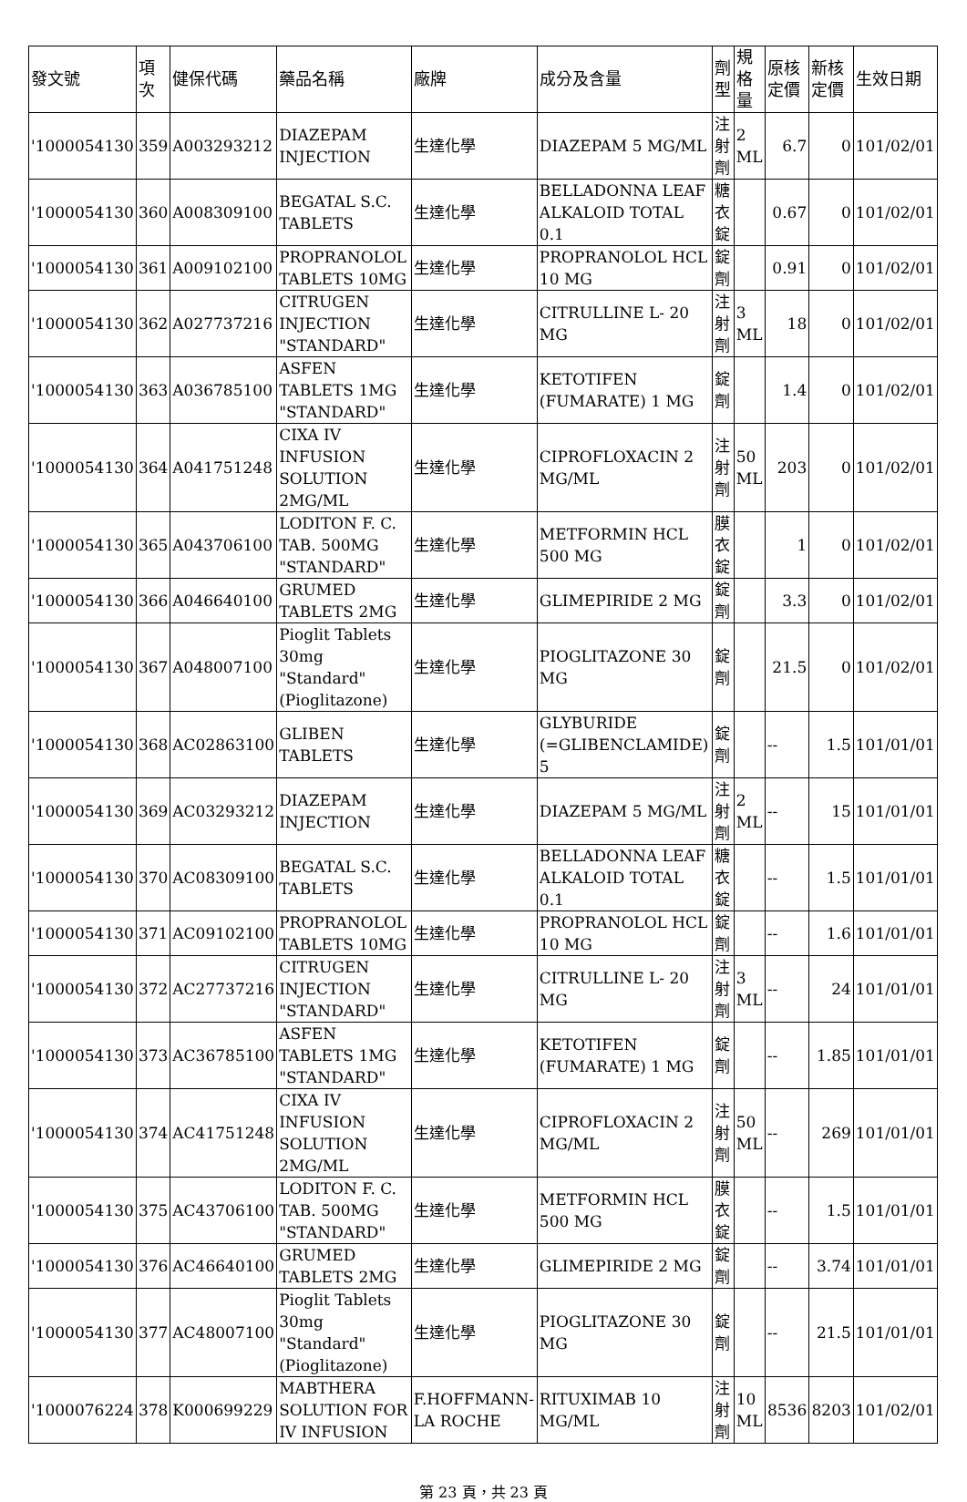| 發文號 | 項次 | 健保代碼 | 藥品名稱 | 廠牌 | 成分及含量 | 劑型 | 規格量 | 原核定價 | 新核定價 | 生效日期 |
| --- | --- | --- | --- | --- | --- | --- | --- | --- | --- | --- |
| '1000054130 | 359 | A003293212 | DIAZEPAM INJECTION | 生達化學 | DIAZEPAM 5 MG/ML | 注射劑 | 2 ML | 6.7 | 0 | 101/02/01 |
| '1000054130 | 360 | A008309100 | BEGATAL S.C. TABLETS | 生達化學 | BELLADONNA LEAF ALKALOID TOTAL 0.1 | 糖衣錠 | | 0.67 | 0 | 101/02/01 |
| '1000054130 | 361 | A009102100 | PROPRANOLOL TABLETS 10MG | 生達化學 | PROPRANOLOL HCL 10 MG | 錠劑 | | 0.91 | 0 | 101/02/01 |
| '1000054130 | 362 | A027737216 | CITRUGEN INJECTION "STANDARD" | 生達化學 | CITRULLINE L- 20 MG | 注射劑 | 3 ML | 18 | 0 | 101/02/01 |
| '1000054130 | 363 | A036785100 | ASFEN TABLETS 1MG "STANDARD" | 生達化學 | KETOTIFEN (FUMARATE) 1 MG | 錠劑 | | 1.4 | 0 | 101/02/01 |
| '1000054130 | 364 | A041751248 | CIXA IV INFUSION SOLUTION 2MG/ML | 生達化學 | CIPROFLOXACIN 2 MG/ML | 注射劑 | 50 ML | 203 | 0 | 101/02/01 |
| '1000054130 | 365 | A043706100 | LODITON F. C. TAB. 500MG "STANDARD" | 生達化學 | METFORMIN HCL 500 MG | 膜衣錠 | | 1 | 0 | 101/02/01 |
| '1000054130 | 366 | A046640100 | GRUMED TABLETS 2MG | 生達化學 | GLIMEPIRIDE 2 MG | 錠劑 | | 3.3 | 0 | 101/02/01 |
| '1000054130 | 367 | A048007100 | Pioglit Tablets 30mg "Standard" (Pioglitazone) | 生達化學 | PIOGLITAZONE 30 MG | 錠劑 | | 21.5 | 0 | 101/02/01 |
| '1000054130 | 368 | AC02863100 | GLIBEN TABLETS | 生達化學 | GLYBURIDE (=GLIBENCLAMIDE) 5 | 錠劑 | | -- | 1.5 | 101/01/01 |
| '1000054130 | 369 | AC03293212 | DIAZEPAM INJECTION | 生達化學 | DIAZEPAM 5 MG/ML | 注射劑 | 2 ML | -- | 15 | 101/01/01 |
| '1000054130 | 370 | AC08309100 | BEGATAL S.C. TABLETS | 生達化學 | BELLADONNA LEAF ALKALOID TOTAL 0.1 | 糖衣錠 | | -- | 1.5 | 101/01/01 |
| '1000054130 | 371 | AC09102100 | PROPRANOLOL TABLETS 10MG | 生達化學 | PROPRANOLOL HCL 10 MG | 錠劑 | | -- | 1.6 | 101/01/01 |
| '1000054130 | 372 | AC27737216 | CITRUGEN INJECTION "STANDARD" | 生達化學 | CITRULLINE L- 20 MG | 注射劑 | 3 ML | -- | 24 | 101/01/01 |
| '1000054130 | 373 | AC36785100 | ASFEN TABLETS 1MG "STANDARD" | 生達化學 | KETOTIFEN (FUMARATE) 1 MG | 錠劑 | | -- | 1.85 | 101/01/01 |
| '1000054130 | 374 | AC41751248 | CIXA IV INFUSION SOLUTION 2MG/ML | 生達化學 | CIPROFLOXACIN 2 MG/ML | 注射劑 | 50 ML | -- | 269 | 101/01/01 |
| '1000054130 | 375 | AC43706100 | LODITON F. C. TAB. 500MG "STANDARD" | 生達化學 | METFORMIN HCL 500 MG | 膜衣錠 | | -- | 1.5 | 101/01/01 |
| '1000054130 | 376 | AC46640100 | GRUMED TABLETS 2MG | 生達化學 | GLIMEPIRIDE 2 MG | 錠劑 | | -- | 3.74 | 101/01/01 |
| '1000054130 | 377 | AC48007100 | Pioglit Tablets 30mg "Standard" (Pioglitazone) | 生達化學 | PIOGLITAZONE 30 MG | 錠劑 | | -- | 21.5 | 101/01/01 |
| '1000076224 | 378 | K000699229 | MABTHERA SOLUTION FOR IV INFUSION | F.HOFFMANN-LA ROCHE | RITUXIMAB 10 MG/ML | 注射劑 | 10 ML | 8536 | 8203 | 101/02/01 |
第 23 頁，共 23 頁